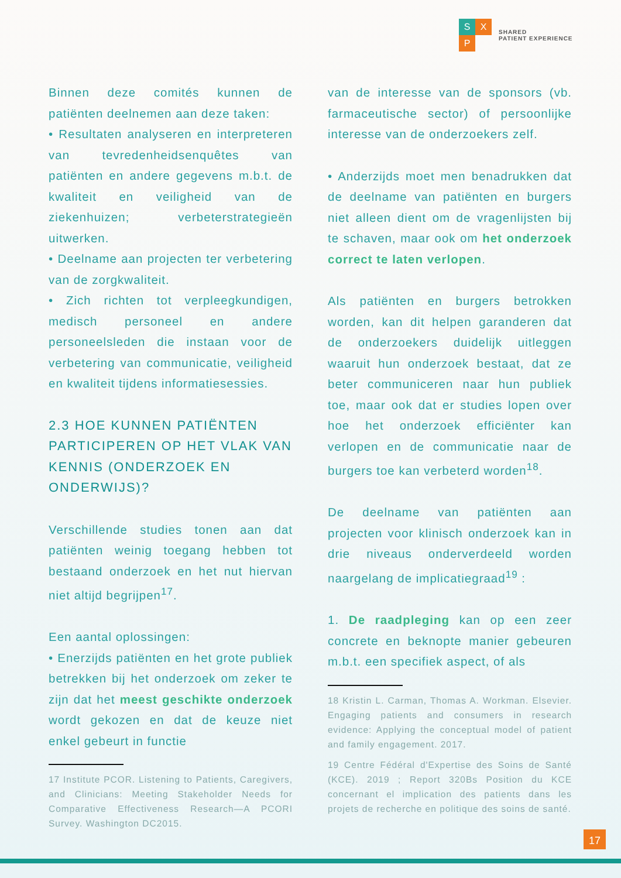S X
P
SHARED
PATIENT EXPERIENCE
Binnen deze comités kunnen de patiënten deelnemen aan deze taken:
• Resultaten analyseren en interpreteren van tevredenheidsenquêtes van patiënten en andere gegevens m.b.t. de kwaliteit en veiligheid van de ziekenhuizen; verbeterstrategieën uitwerken.
• Deelname aan projecten ter verbetering van de zorgkwaliteit.
• Zich richten tot verpleegkundigen, medisch personeel en andere personeelsleden die instaan voor de verbetering van communicatie, veiligheid en kwaliteit tijdens informatiesessies.
2.3 HOE KUNNEN PATIËNTEN PARTICIPEREN OP HET VLAK VAN KENNIS (ONDERZOEK EN ONDERWIJS)?
Verschillende studies tonen aan dat patiënten weinig toegang hebben tot bestaand onderzoek en het nut hiervan niet altijd begrijpen<sup>17</sup>.
Een aantal oplossingen:
• Enerzijds patiënten en het grote publiek betrekken bij het onderzoek om zeker te zijn dat het meest geschikte onderzoek wordt gekozen en dat de keuze niet enkel gebeurt in functie
17 Institute PCOR. Listening to Patients, Caregivers, and Clinicians: Meeting Stakeholder Needs for Comparative Effectiveness Research—A PCORI Survey. Washington DC2015.
van de interesse van de sponsors (vb. farmaceutische sector) of persoonlijke interesse van de onderzoekers zelf.
• Anderzijds moet men benadrukken dat de deelname van patiënten en burgers niet alleen dient om de vragenlijsten bij te schaven, maar ook om het onderzoek correct te laten verlopen.
Als patiënten en burgers betrokken worden, kan dit helpen garanderen dat de onderzoekers duidelijk uitleggen waaruit hun onderzoek bestaat, dat ze beter communiceren naar hun publiek toe, maar ook dat er studies lopen over hoe het onderzoek efficiënter kan verlopen en de communicatie naar de burgers toe kan verbeterd worden<sup>18</sup>.
De deelname van patiënten aan projecten voor klinisch onderzoek kan in drie niveaus onderverdeeld worden naargelang de implicatiegraad<sup>19</sup> :
1. De raadpleging kan op een zeer concrete en beknopte manier gebeuren m.b.t. een specifiek aspect, of als
18 Kristin L. Carman, Thomas A. Workman. Elsevier. Engaging patients and consumers in research evidence: Applying the conceptual model of patient and family engagement. 2017.
19 Centre Fédéral d'Expertise des Soins de Santé (KCE). 2019 ; Report 320Bs Position du KCE concernant el implication des patients dans les projets de recherche en politique des soins de santé.
17